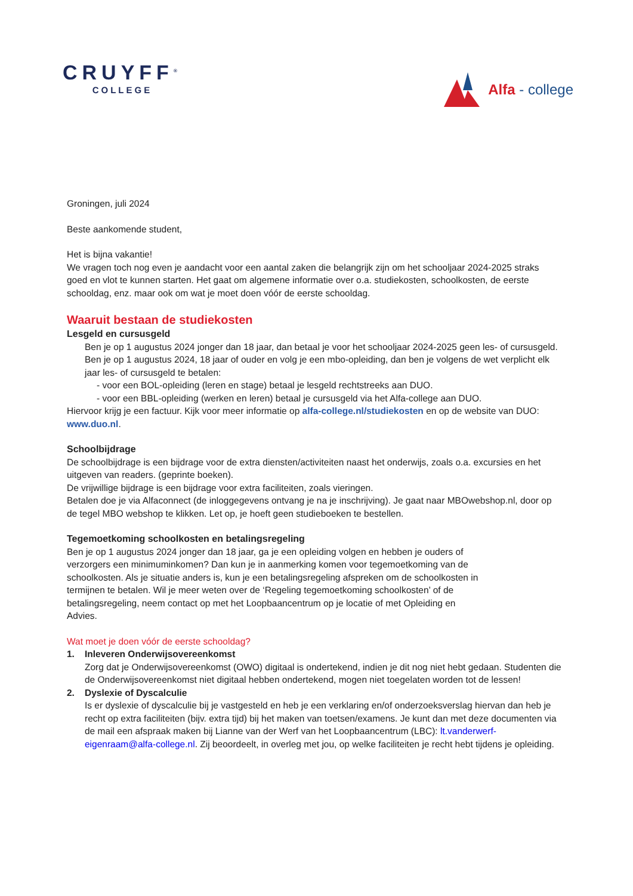CRUYFF<sup>®</sup>
COLLEGE
Alfa - college
Groningen, juli 2024
Beste aankomende student,
Het is bijna vakantie!
We vragen toch nog even je aandacht voor een aantal zaken die belangrijk zijn om het schooljaar 2024-2025 straks goed en vlot te kunnen starten. Het gaat om algemene informatie over o.a. studiekosten, schoolkosten, de eerste schooldag, enz. maar ook om wat je moet doen vóór de eerste schooldag.
Waaruit bestaan de studiekosten
Lesgeld en cursusgeld
Ben je op 1 augustus 2024 jonger dan 18 jaar, dan betaal je voor het schooljaar 2024-2025 geen les- of cursusgeld.
Ben je op 1 augustus 2024, 18 jaar of ouder en volg je een mbo-opleiding, dan ben je volgens de wet verplicht elk jaar les- of cursusgeld te betalen:
- voor een BOL-opleiding (leren en stage) betaal je lesgeld rechtstreeks aan DUO.
- voor een BBL-opleiding (werken en leren) betaal je cursusgeld via het Alfa-college aan DUO.
Hiervoor krijg je een factuur. Kijk voor meer informatie op alfa-college.nl/studiekosten en op de website van DUO: www.duo.nl.
Schoolbijdrage
De schoolbijdrage is een bijdrage voor de extra diensten/activiteiten naast het onderwijs, zoals o.a. excursies en het uitgeven van readers. (geprinte boeken).
De vrijwillige bijdrage is een bijdrage voor extra faciliteiten, zoals vieringen.
Betalen doe je via Alfaconnect (de inloggegevens ontvang je na je inschrijving). Je gaat naar MBOwebshop.nl, door op de tegel MBO webshop te klikken. Let op, je hoeft geen studieboeken te bestellen.
Tegemoetkoming schoolkosten en betalingsregeling
Ben je op 1 augustus 2024 jonger dan 18 jaar, ga je een opleiding volgen en hebben je ouders of verzorgers een minimuminkomen? Dan kun je in aanmerking komen voor tegemoetkoming van de schoolkosten. Als je situatie anders is, kun je een betalingsregeling afspreken om de schoolkosten in termijnen te betalen. Wil je meer weten over de ‘Regeling tegemoetkoming schoolkosten’ of de betalingsregeling, neem contact op met het Loopbaancentrum op je locatie of met Opleiding en Advies.
Wat moet je doen vóór de eerste schooldag?
1. Inleveren Onderwijsovereenkomst
Zorg dat je Onderwijsovereenkomst (OWO) digitaal is ondertekend, indien je dit nog niet hebt gedaan. Studenten die de Onderwijsovereenkomst niet digitaal hebben ondertekend, mogen niet toegelaten worden tot de lessen!
2. Dyslexie of Dyscalculie
Is er dyslexie of dyscalculie bij je vastgesteld en heb je een verklaring en/of onderzoeksverslag hiervan dan heb je recht op extra faciliteiten (bijv. extra tijd) bij het maken van toetsen/examens. Je kunt dan met deze documenten via de mail een afspraak maken bij Lianne van der Werf van het Loopbaancentrum (LBC): lt.vanderwerf-eigenraam@alfa-college.nl. Zij beoordeelt, in overleg met jou, op welke faciliteiten je recht hebt tijdens je opleiding.